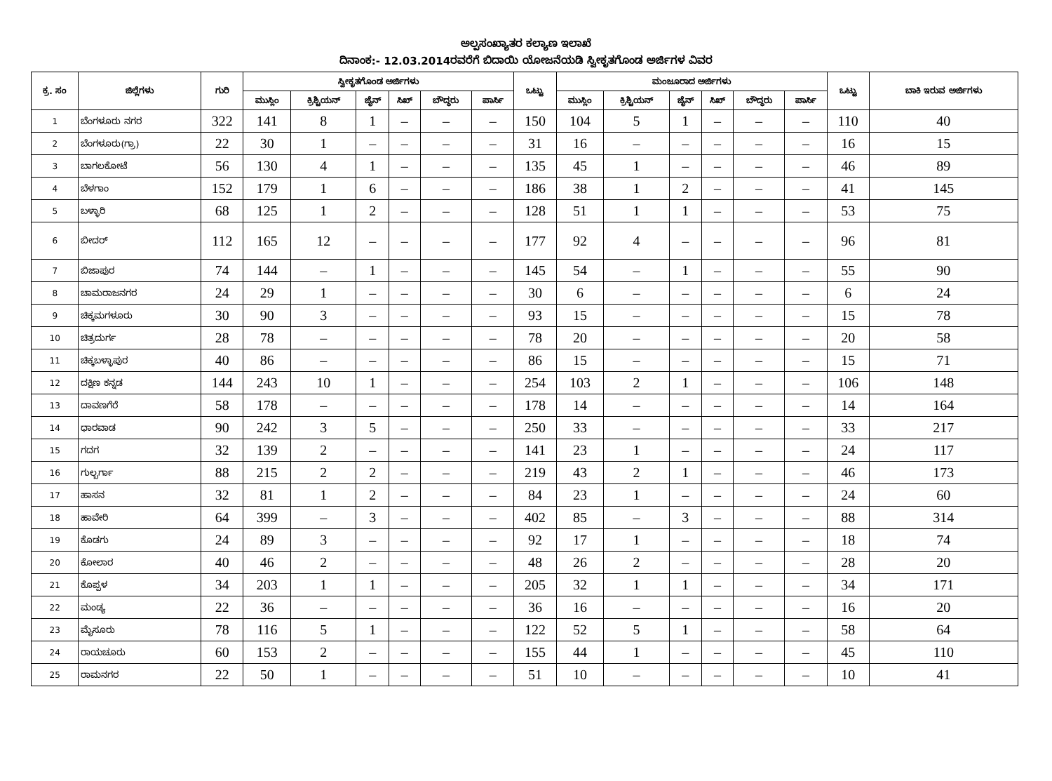ಅಲ್ಪಸಂಖ್ಯಾತರ ಕಲ್ಯಾಣ ಇಲಾಖೆ
ದಿನಾಂಕ:- 12.03.2014ರವರೆಗೆ ಬಿದಾಯಿ ಯೋಜನೆಯಡಿ ಸ್ವೀಕೃತಗೊಂಡ ಅರ್ಜಿಗಳ ವಿವರ
| ಕ್ರ. ಸಂ | ಜಿಲ್ಲೆಗಳು | ಗುರಿ | ಸ್ವೀಕೃತಗೊಂಡ ಅರ್ಜಿಗಳು | | | | | | ಒಟ್ಟು | ಮಂಜೂರಾದ ಅರ್ಜಿಗಳು | | | | | | ಒಟ್ಟು | ಬಾಕಿ ಇರುವ ಅರ್ಜಿಗಳು |
| --- | --- | --- | --- | --- | --- | --- | --- | --- | --- | --- | --- | --- | --- | --- | --- | --- | --- |
| | | | ಮುಸ್ಲಿಂ | ಕ್ರಿಶ್ಚಿಯನ್ | ಜೈನ್ | ಸಿಖ್ | ಬೌದ್ಧರು | ಪಾರ್ಸಿ | | ಮುಸ್ಲಿಂ | ಕ್ರಿಶ್ಚಿಯನ್ | ಜೈನ್ | ಸಿಖ್ | ಬೌದ್ಧರು | ಪಾರ್ಸಿ | | |
| 1 | ಬೆಂಗಳೂರು ನಗರ | 322 | 141 | 8 | 1 | – | – | – | 150 | 104 | 5 | 1 | – | – | – | 110 | 40 |
| 2 | ಬೆಂಗಳೂರು(ಗ್ರಾ) | 22 | 30 | 1 | – | – | – | – | 31 | 16 | – | – | – | – | – | 16 | 15 |
| 3 | ಬಾಗಲಕೋಟೆ | 56 | 130 | 4 | 1 | – | – | – | 135 | 45 | 1 | – | – | – | – | 46 | 89 |
| 4 | ಬೆಳಗಾಂ | 152 | 179 | 1 | 6 | – | – | – | 186 | 38 | 1 | 2 | – | – | – | 41 | 145 |
| 5 | ಬಳ್ಳಾರಿ | 68 | 125 | 1 | 2 | – | – | – | 128 | 51 | 1 | 1 | – | – | – | 53 | 75 |
| 6 | ಬೀದರ್ | 112 | 165 | 12 | – | – | – | – | 177 | 92 | 4 | – | – | – | – | 96 | 81 |
| 7 | ಬಿಜಾಪುರ | 74 | 144 | – | 1 | – | – | – | 145 | 54 | – | 1 | – | – | – | 55 | 90 |
| 8 | ಚಾಮರಾಜನಗರ | 24 | 29 | 1 | – | – | – | – | 30 | 6 | – | – | – | – | – | 6 | 24 |
| 9 | ಚಿಕ್ಕಮಗಳೂರು | 30 | 90 | 3 | – | – | – | – | 93 | 15 | – | – | – | – | – | 15 | 78 |
| 10 | ಚಿತ್ರದುರ್ಗ | 28 | 78 | – | – | – | – | – | 78 | 20 | – | – | – | – | – | 20 | 58 |
| 11 | ಚಿಕ್ಕಬಳ್ಳಾಪುರ | 40 | 86 | – | – | – | – | – | 86 | 15 | – | – | – | – | – | 15 | 71 |
| 12 | ದಕ್ಷಿಣ ಕನ್ನಡ | 144 | 243 | 10 | 1 | – | – | – | 254 | 103 | 2 | 1 | – | – | – | 106 | 148 |
| 13 | ದಾವಣಗೆರೆ | 58 | 178 | – | – | – | – | – | 178 | 14 | – | – | – | – | – | 14 | 164 |
| 14 | ಧಾರವಾಡ | 90 | 242 | 3 | 5 | – | – | – | 250 | 33 | – | – | – | – | – | 33 | 217 |
| 15 | ಗದಗ | 32 | 139 | 2 | – | – | – | – | 141 | 23 | 1 | – | – | – | – | 24 | 117 |
| 16 | ಗುಲ್ಬರ್ಗಾ | 88 | 215 | 2 | 2 | – | – | – | 219 | 43 | 2 | 1 | – | – | – | 46 | 173 |
| 17 | ಹಾಸನ | 32 | 81 | 1 | 2 | – | – | – | 84 | 23 | 1 | – | – | – | – | 24 | 60 |
| 18 | ಹಾವೇರಿ | 64 | 399 | – | 3 | – | – | – | 402 | 85 | – | 3 | – | – | – | 88 | 314 |
| 19 | ಕೊಡಗು | 24 | 89 | 3 | – | – | – | – | 92 | 17 | 1 | – | – | – | – | 18 | 74 |
| 20 | ಕೋಲಾರ | 40 | 46 | 2 | – | – | – | – | 48 | 26 | 2 | – | – | – | – | 28 | 20 |
| 21 | ಕೊಪ್ಪಳ | 34 | 203 | 1 | 1 | – | – | – | 205 | 32 | 1 | 1 | – | – | – | 34 | 171 |
| 22 | ಮಂಡ್ಯ | 22 | 36 | – | – | – | – | – | 36 | 16 | – | – | – | – | – | 16 | 20 |
| 23 | ಮೈಸೂರು | 78 | 116 | 5 | 1 | – | – | – | 122 | 52 | 5 | 1 | – | – | – | 58 | 64 |
| 24 | ರಾಯಚೂರು | 60 | 153 | 2 | – | – | – | – | 155 | 44 | 1 | – | – | – | – | 45 | 110 |
| 25 | ರಾಮನಗರ | 22 | 50 | 1 | – | – | – | – | 51 | 10 | – | – | – | – | – | 10 | 41 |